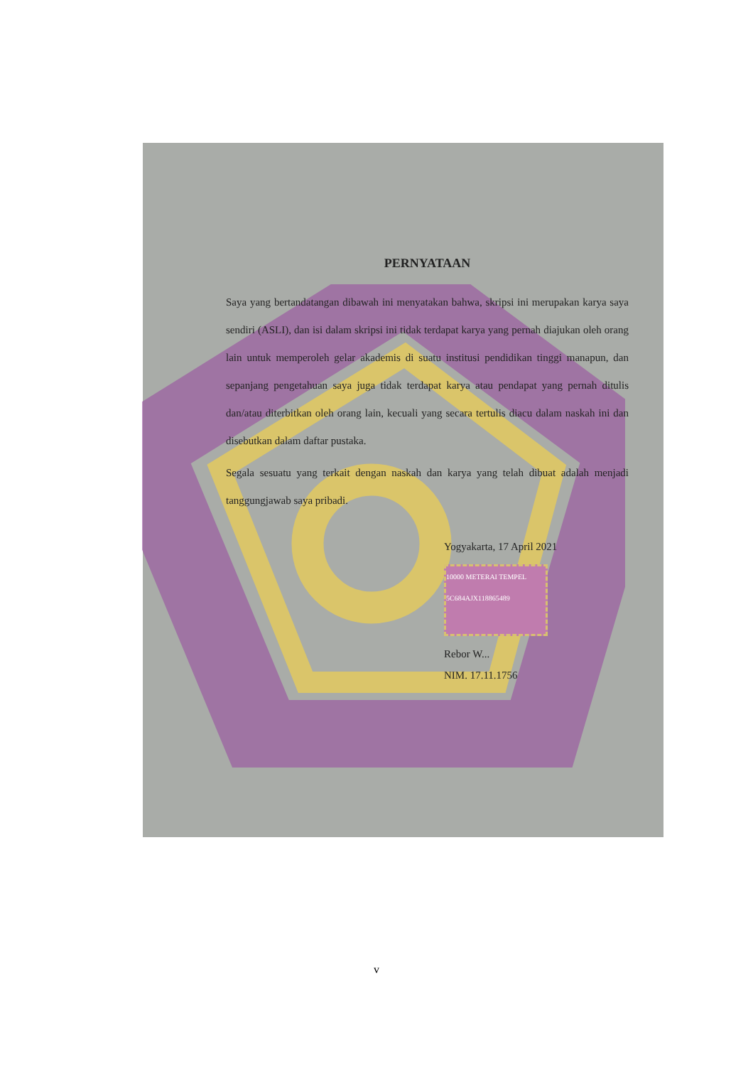PERNYATAAN
Saya yang bertandatangan dibawah ini menyatakan bahwa, skripsi ini merupakan karya saya sendiri (ASLI), dan isi dalam skripsi ini tidak terdapat karya yang pernah diajukan oleh orang lain untuk memperoleh gelar akademis di suatu institusi pendidikan tinggi manapun, dan sepanjang pengetahuan saya juga tidak terdapat karya atau pendapat yang pernah ditulis dan/atau diterbitkan oleh orang lain, kecuali yang secara tertulis diacu dalam naskah ini dan disebutkan dalam daftar pustaka.
Segala sesuatu yang terkait dengan naskah dan karya yang telah dibuat adalah menjadi tanggungjawab saya pribadi.
Yogyakarta, 17 April 2021
10000 METERAI TEMPEL 5C684AJX118865489
Rebor W...
NIM. 17.11.1756
v